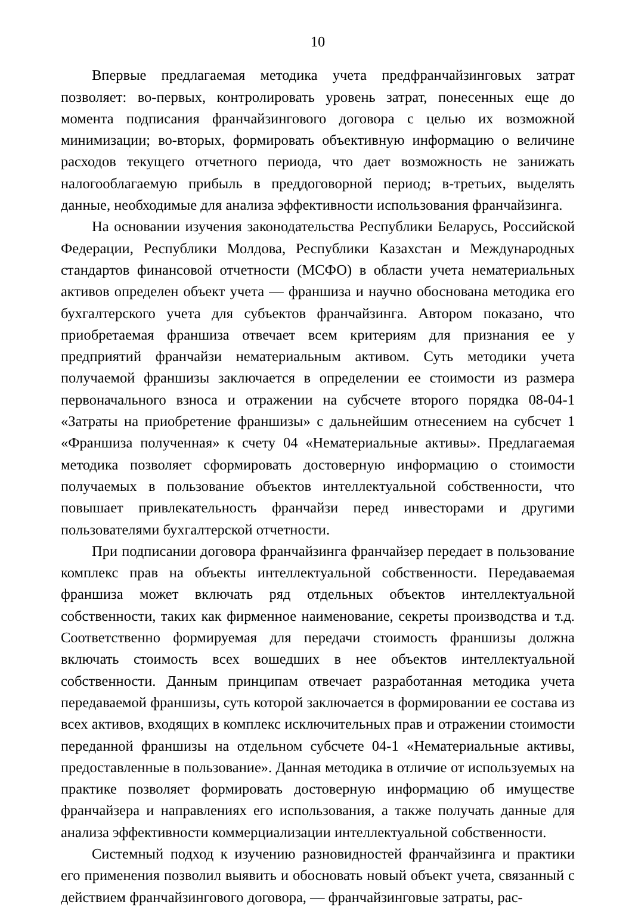10
Впервые предлагаемая методика учета предфранчайзинговых затрат позволяет: во-первых, контролировать уровень затрат, понесенных еще до момента подписания франчайзингового договора с целью их возможной минимизации; во-вторых, формировать объективную информацию о величине расходов текущего отчетного периода, что дает возможность не занижать налогооблагаемую прибыль в преддоговорной период; в-третьих, выделять данные, необходимые для анализа эффективности использования франчайзинга.
На основании изучения законодательства Республики Беларусь, Российской Федерации, Республики Молдова, Республики Казахстан и Международных стандартов финансовой отчетности (МСФО) в области учета нематериальных активов определен объект учета — франшиза и научно обоснована методика его бухгалтерского учета для субъектов франчайзинга. Автором показано, что приобретаемая франшиза отвечает всем критериям для признания ее у предприятий франчайзи нематериальным активом. Суть методики учета получаемой франшизы заключается в определении ее стоимости из размера первоначального взноса и отражении на субсчете второго порядка 08-04-1 «Затраты на приобретение франшизы» с дальнейшим отнесением на субсчет 1 «Франшиза полученная» к счету 04 «Нематериальные активы». Предлагаемая методика позволяет сформировать достоверную информацию о стоимости получаемых в пользование объектов интеллектуальной собственности, что повышает привлекательность франчайзи перед инвесторами и другими пользователями бухгалтерской отчетности.
При подписании договора франчайзинга франчайзер передает в пользование комплекс прав на объекты интеллектуальной собственности. Передаваемая франшиза может включать ряд отдельных объектов интеллектуальной собственности, таких как фирменное наименование, секреты производства и т.д. Соответственно формируемая для передачи стоимость франшизы должна включать стоимость всех вошедших в нее объектов интеллектуальной собственности. Данным принципам отвечает разработанная методика учета передаваемой франшизы, суть которой заключается в формировании ее состава из всех активов, входящих в комплекс исключительных прав и отражении стоимости переданной франшизы на отдельном субсчете 04-1 «Нематериальные активы, предоставленные в пользование». Данная методика в отличие от используемых на практике позволяет формировать достоверную информацию об имуществе франчайзера и направлениях его использования, а также получать данные для анализа эффективности коммерциализации интеллектуальной собственности.
Системный подход к изучению разновидностей франчайзинга и практики его применения позволил выявить и обосновать новый объект учета, связанный с действием франчайзингового договора, — франчайзинговые затраты, рас-